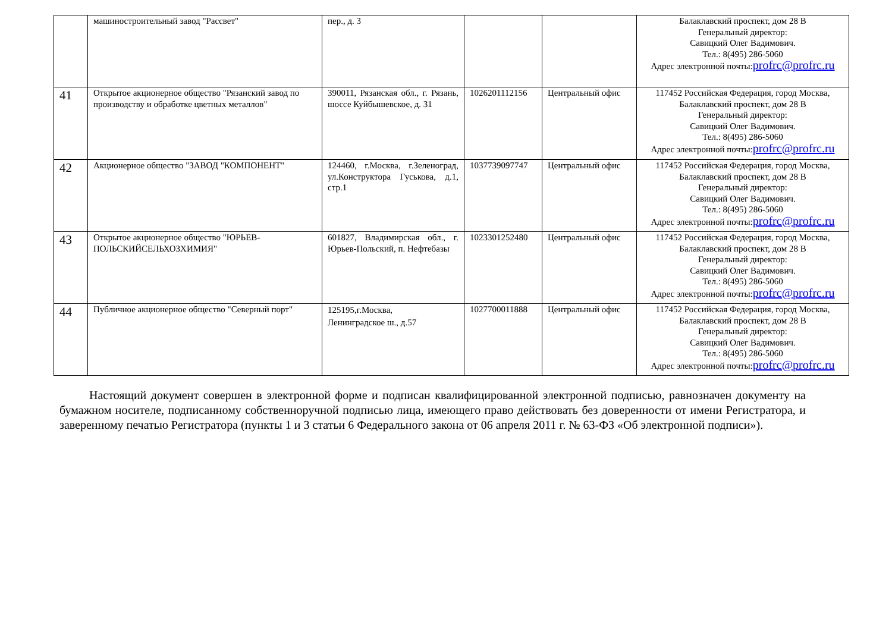| | машиностроительный завод "Рассвет" | пер., д. 3 | | | Балаклавский проспект, дом 28 В Генеральный директор: Савицкий Олег Вадимович. Тел.: 8(495) 286-5060 Адрес электронной почты: profrc@profrc.ru |
| 41 | Открытое акционерное общество "Рязанский завод по производству и обработке цветных металлов" | 390011, Рязанская обл., г. Рязань, шоссе Куйбышевское, д. 31 | 1026201112156 | Центральный офис | 117452 Российская Федерация, город Москва, Балаклавский проспект, дом 28 В Генеральный директор: Савицкий Олег Вадимович. Тел.: 8(495) 286-5060 Адрес электронной почты: profrc@profrc.ru |
| 42 | Акционерное общество "ЗАВОД "КОМПОНЕНТ" | 124460, г.Москва, г.Зеленоград, ул.Конструктора Гуськова, д.1, стр.1 | 1037739097747 | Центральный офис | 117452 Российская Федерация, город Москва, Балаклавский проспект, дом 28 В Генеральный директор: Савицкий Олег Вадимович. Тел.: 8(495) 286-5060 Адрес электронной почты: profrc@profrc.ru |
| 43 | Открытое акционерное общество "ЮРЬЕВ-ПОЛЬСКИЙСЕЛЬХОЗХИМИЯ" | 601827, Владимирская обл., г. Юрьев-Польский, п. Нефтебазы | 1023301252480 | Центральный офис | 117452 Российская Федерация, город Москва, Балаклавский проспект, дом 28 В Генеральный директор: Савицкий Олег Вадимович. Тел.: 8(495) 286-5060 Адрес электронной почты: profrc@profrc.ru |
| 44 | Публичное акционерное общество "Северный порт" | 125195,г.Москва, Ленинградское ш., д.57 | 1027700011888 | Центральный офис | 117452 Российская Федерация, город Москва, Балаклавский проспект, дом 28 В Генеральный директор: Савицкий Олег Вадимович. Тел.: 8(495) 286-5060 Адрес электронной почты: profrc@profrc.ru |
Настоящий документ совершен в электронной форме и подписан квалифицированной электронной подписью, равнозначен документу на бумажном носителе, подписанному собственноручной подписью лица, имеющего право действовать без доверенности от имени Регистратора, и заверенному печатью Регистратора (пункты 1 и 3 статьи 6 Федерального закона от 06 апреля 2011 г. № 63-ФЗ «Об электронной подписи»).